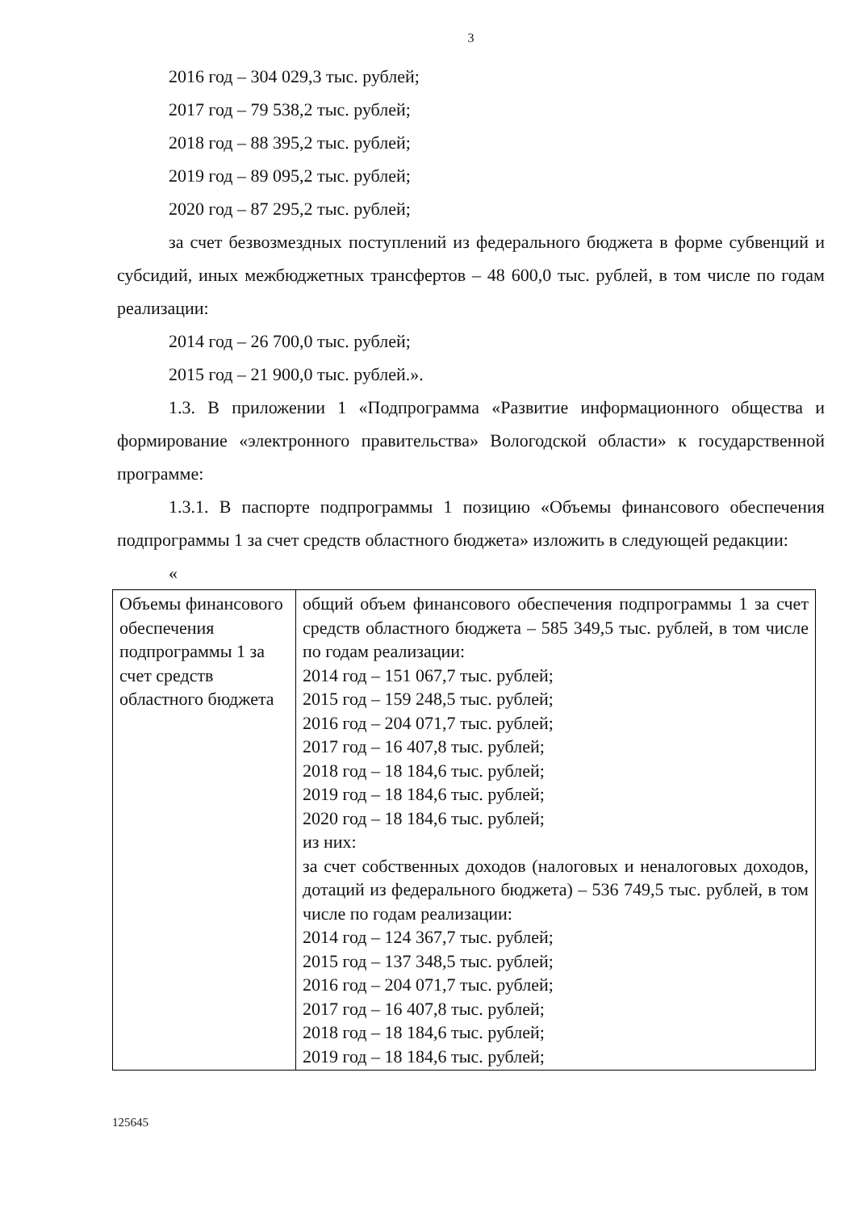3
2016 год – 304 029,3 тыс. рублей;
2017 год – 79 538,2 тыс. рублей;
2018 год – 88 395,2 тыс. рублей;
2019 год – 89 095,2 тыс. рублей;
2020 год – 87 295,2 тыс. рублей;
за счет безвозмездных поступлений из федерального бюджета в форме субвенций и субсидий, иных межбюджетных трансфертов – 48 600,0 тыс. рублей, в том числе по годам реализации:
2014 год – 26 700,0 тыс. рублей;
2015 год – 21 900,0 тыс. рублей.».
1.3. В приложении 1 «Подпрограмма «Развитие информационного общества и формирование «электронного правительства» Вологодской области» к государственной программе:
1.3.1. В паспорте подпрограммы 1 позицию «Объемы финансового обеспечения подпрограммы 1 за счет средств областного бюджета» изложить в следующей редакции:
«
| Объемы финансового обеспечения подпрограммы 1 за счет средств областного бюджета | общий объем финансового обеспечения подпрограммы 1 за счет средств областного бюджета – 585 349,5 тыс. рублей, в том числе по годам реализации: 2014 год – 151 067,7 тыс. рублей; 2015 год – 159 248,5 тыс. рублей; 2016 год – 204 071,7 тыс. рублей; 2017 год – 16 407,8 тыс. рублей; 2018 год – 18 184,6 тыс. рублей; 2019 год – 18 184,6 тыс. рублей; 2020 год – 18 184,6 тыс. рублей; из них: за счет собственных доходов (налоговых и неналоговых доходов, дотаций из федерального бюджета) – 536 749,5 тыс. рублей, в том числе по годам реализации: 2014 год – 124 367,7 тыс. рублей; 2015 год – 137 348,5 тыс. рублей; 2016 год – 204 071,7 тыс. рублей; 2017 год – 16 407,8 тыс. рублей; 2018 год – 18 184,6 тыс. рублей; 2019 год – 18 184,6 тыс. рублей; |
125645